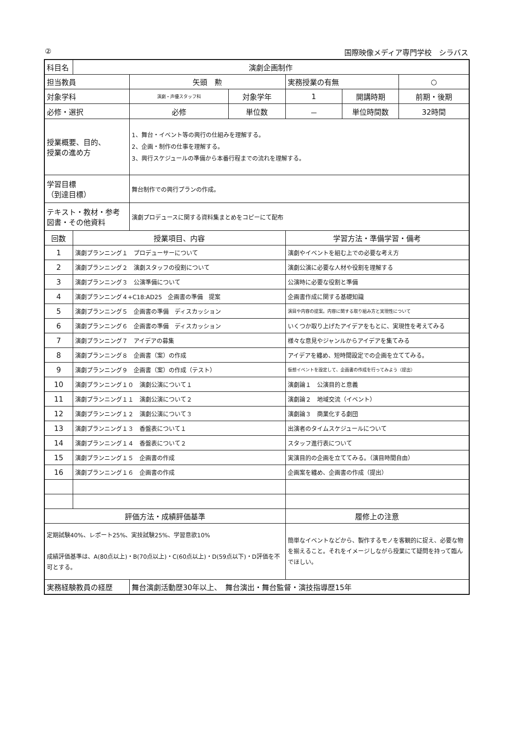② 国際映像メディア専門学校　シラバス
| 科目名 | 演劇企画制作 | | | | | |
| 担当教員 | | 矢頭 勲 | | 実務授業の有無 | | ○ |
| 対象学科 | | 演劇・声優スタッフ科 | 対象学年 | 1 | 開講時期 | 前期・後期 |
| 必修・選択 | | 必修 | 単位数 | － | 単位時間数 | 32時間 |
| 授業概要、目的、 授業の進め方 | | 1、舞台・イベント等の興行の仕組みを理解する。 2、企画・制作の仕事を理解する。 3、興行スケジュールの準備から本番行程までの流れを理解する。 | | | | |
| 学習目標 （到達目標） | | 舞台制作での興行プランの作成。 | | | | |
| テキスト・教材・参考図書・その他資料 | | 演劇プロデュースに関する資料集まとめをコピーにて配布 | | | | |
| 回数 | 授業項目、内容 | | | 学習方法・準備学習・備考 | | |
| 1 | 演劇プランニング１ プロデューサーについて | | | 演劇やイベントを組む上での必要な考え方 | | |
| 2 | 演劇プランニング２ 演劇スタッフの役割について | | | 演劇公演に必要な人材や役割を理解する | | |
| 3 | 演劇プランニング３ 公演準備について | | | 公演時に必要な役割と準備 | | |
| 4 | 演劇プランニング４+C18:AD25 企画書の準備 提案 | | | 企画書作成に関する基礎知識 | | |
| 5 | 演劇プランニング５ 企画書の準備 ディスカッション | | | 演目や内容の提案。内容に関する取り組み方と実現性について | | |
| 6 | 演劇プランニング６ 企画書の準備 ディスカッション | | | いくつか取り上げたアイデアをもとに、実現性を考えてみる | | |
| 7 | 演劇プランニング７ アイデアの募集 | | | 様々な意見やジャンルからアイデアを集てみる | | |
| 8 | 演劇プランニング８ 企画書（案）の作成 | | | アイデアを纏め、短時間設定での企画を立ててみる。 | | |
| 9 | 演劇プランニング９ 企画書（案）の作成（テスト） | | | 仮想イベントを設定して、企画書の作成を行ってみよう（提出） | | |
| 10 | 演劇プランニング１０ 演劇公演について１ | | | 演劇論１ 公演目的と意義 | | |
| 11 | 演劇プランニング１１ 演劇公演について２ | | | 演劇論２ 地域交流（イベント） | | |
| 12 | 演劇プランニング１２ 演劇公演について３ | | | 演劇論３ 商業化する劇団 | | |
| 13 | 演劇プランニング１３ 香盤表について１ | | | 出演者のタイムスケジュールについて | | |
| 14 | 演劇プランニング１４ 香盤表について２ | | | スタッフ進行表について | | |
| 15 | 演劇プランニング１５ 企画書の作成 | | | 実演目的の企画を立ててみる。（演目時間自由） | | |
| 16 | 演劇プランニング１６ 企画書の作成 | | | 企画案を纏め、企画書の作成（提出） | | |
| 評価方法・成績評価基準 | | | | 履修上の注意 | | |
| 定期試験40%、レポート25%、実技試験25%、学習意欲10% 成績評価基準は、A(80点以上)・B(70点以上)・C(60点以上)・D(59点以下)・D評価を不可とする。 | | | | 簡単なイベントなどから、製作するモノを客観的に捉え、必要な物を揃えること。それをイメージしながら授業にて疑問を持って臨んでほしい。 | | |
| 実務経験教員の経歴 | | 舞台演劇活動歴30年以上、 舞台演出・舞台監督・演技指導歴15年 | | | | |